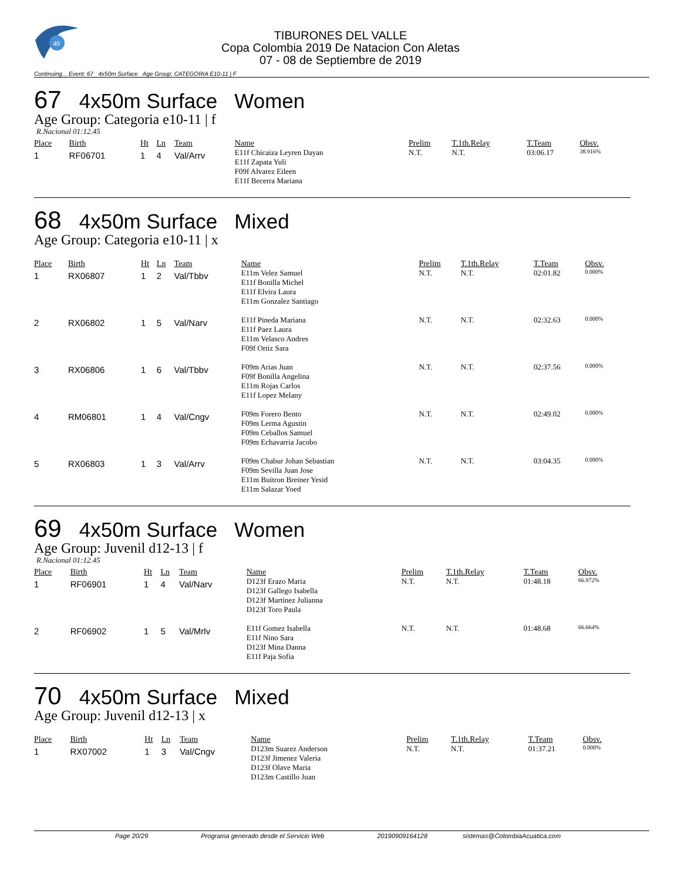40
TIBURONES DEL VALLE
Copa Colombia 2019 De Natacion Con Aletas
07 - 08 de Septiembre de 2019
Continuing... Event: 67 4x50m Surface Age Group: CATEGORIA E10-11 | F
67 4x50m Surface Women
Age Group: Categoria e10-11 | f
R.Nacional 01:12.45
| Place | Birth | Ht | Ln | Team | Name | Prelim | T.1th.Relay | T.Team | Obsv. |
| --- | --- | --- | --- | --- | --- | --- | --- | --- | --- |
| 1 | RF06701 | 1 | 4 | Val/Arrv | E11f Chicaiza Leyren Dayan E11f Zapata Yuli F09f Alvarez Eileen E11f Becerra Mariana | N.T. | N.T. | 03:06.17 | 38.916% |
68 4x50m Surface Mixed
Age Group: Categoria e10-11 | x
| Place | Birth | Ht | Ln | Team | Name | Prelim | T.1th.Relay | T.Team | Obsv. |
| --- | --- | --- | --- | --- | --- | --- | --- | --- | --- |
| 1 | RX06807 | 1 | 2 | Val/Tbbv | E11m Velez Samuel E11f Bonilla Michel E11f Elvira Laura E11m Gonzalez Santiago | N.T. | N.T. | 02:01.82 | 0.000% |
| 2 | RX06802 | 1 | 5 | Val/Narv | E11f Pineda Mariana E11f Paez Laura E11m Velasco Andres F09f Ortiz Sara | N.T. | N.T. | 02:32.63 | 0.000% |
| 3 | RX06806 | 1 | 6 | Val/Tbbv | F09m Arias Juan F09f Bonilla Angelina E11m Rojas Carlos E11f Lopez Melany | N.T. | N.T. | 02:37.56 | 0.000% |
| 4 | RM06801 | 1 | 4 | Val/Cngv | F09m Forero Bento F09m Lerma Agustin F09m Ceballos Samuel F09m Echavarria Jacobo | N.T. | N.T. | 02:49.02 | 0.000% |
| 5 | RX06803 | 1 | 3 | Val/Arrv | F09m Chabur Johan Sebastian F09m Sevilla Juan Jose E11m Buitron Breiner Yesid E11m Salazar Yoed | N.T. | N.T. | 03:04.35 | 0.000% |
69 4x50m Surface Women
Age Group: Juvenil d12-13 | f
R.Nacional 01:12.45
| Place | Birth | Ht | Ln | Team | Name | Prelim | T.1th.Relay | T.Team | Obsv. |
| --- | --- | --- | --- | --- | --- | --- | --- | --- | --- |
| 1 | RF06901 | 1 | 4 | Val/Narv | D123f Erazo Maria D123f Gallego Isabella D123f Martinez Julianna D123f Toro Paula | N.T. | N.T. | 01:48.18 | 66.972% |
| 2 | RF06902 | 1 | 5 | Val/Mrlv | E11f Gomez Isabella E11f Nino Sara D123f Mina Danna E11f Paja Sofia | N.T. | N.T. | 01:48.68 | 66.664% |
70 4x50m Surface Mixed
Age Group: Juvenil d12-13 | x
| Place | Birth | Ht | Ln | Team | Name | Prelim | T.1th.Relay | T.Team | Obsv. |
| --- | --- | --- | --- | --- | --- | --- | --- | --- | --- |
| 1 | RX07002 | 1 | 3 | Val/Cngv | D123m Suarez Anderson D123f Jimenez Valeria D123f Olave Maria D123m Castillo Juan | N.T. | N.T. | 01:37.21 | 0.000% |
Page 20/29 Programa generado desde el Servicio Web 20190909164128 sistemas@ColombiaAcuatica.com